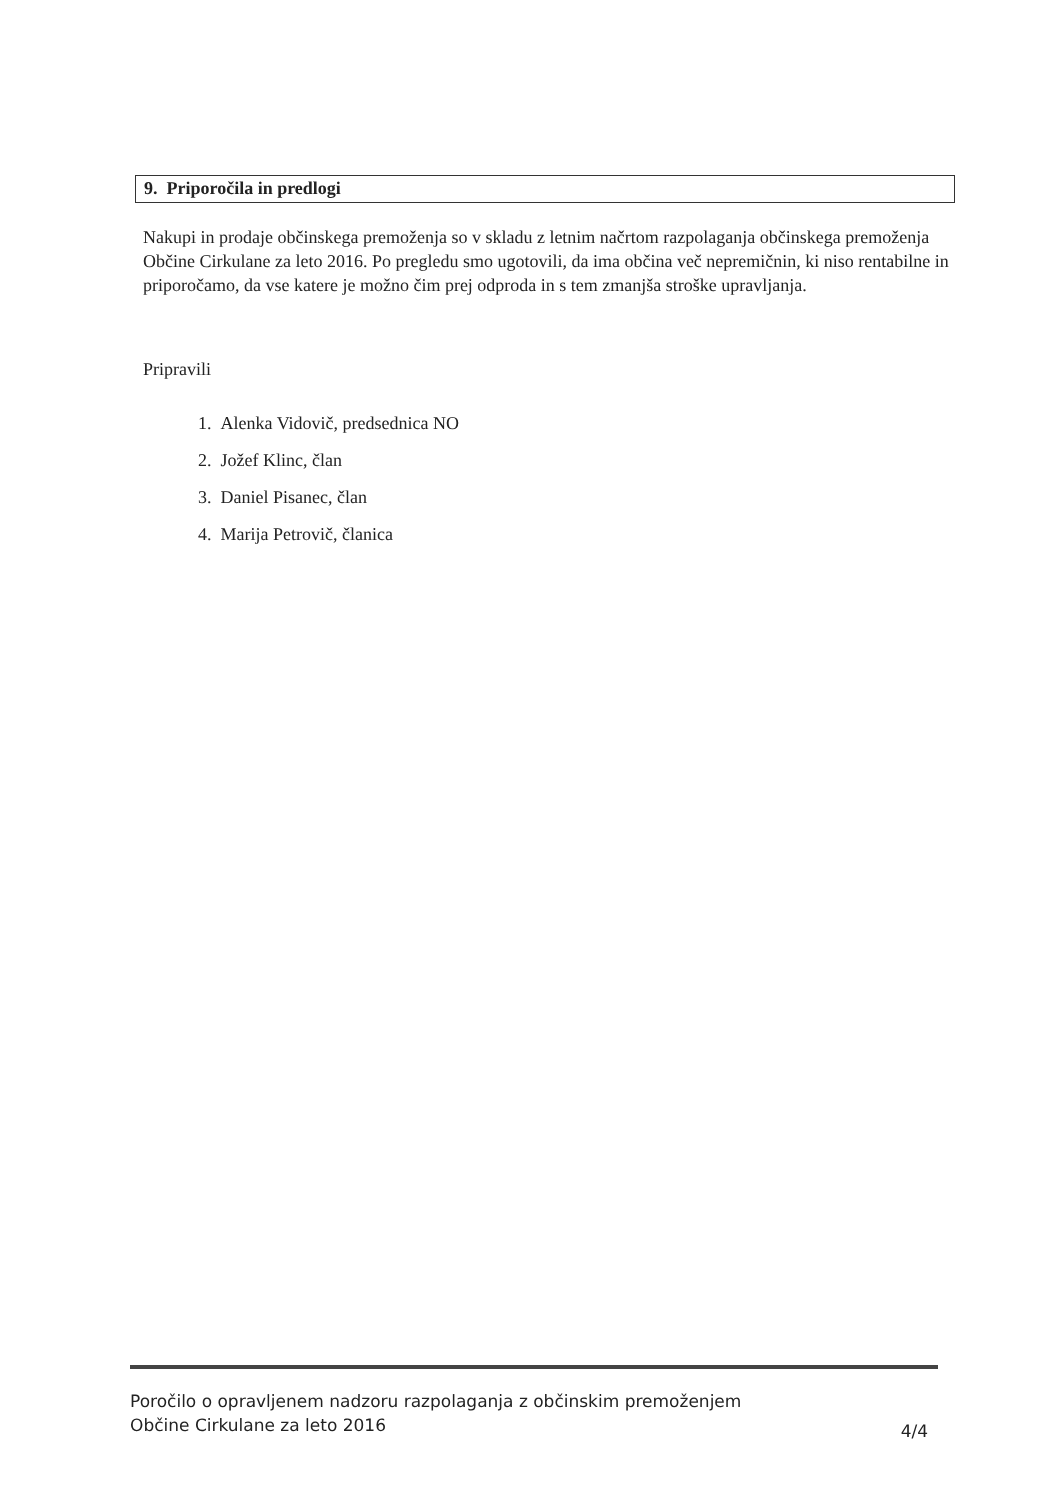9. Priporočila in predlogi
Nakupi in prodaje občinskega premoženja so v skladu z letnim načrtom razpolaganja občinskega premoženja Občine Cirkulane za leto 2016. Po pregledu smo ugotovili, da ima občina več nepremičnin, ki niso rentabilne in priporočamo, da vse katere je možno čim prej odproda in s tem zmanjša stroške upravljanja.
Pripravili
1. Alenka Vidovič, predsednica NO
2. Jožef Klinc, član
3. Daniel Pisanec, član
4. Marija Petrovič, članica
Poročilo o opravljenem nadzoru razpolaganja z občinskim premoženjem
Občine Cirkulane za leto 2016
4/4